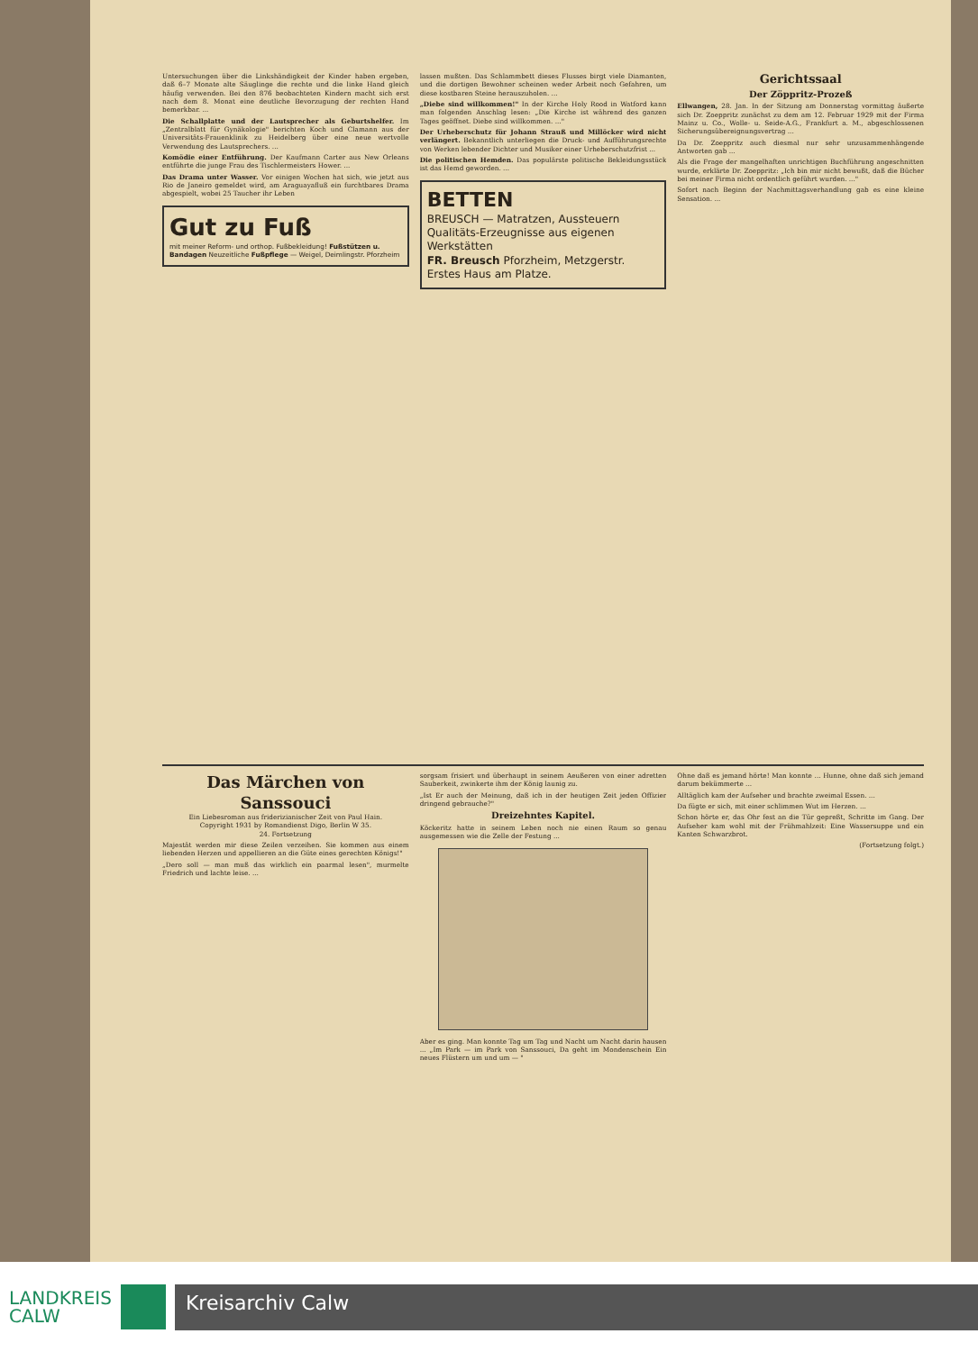Untersuchungen über die Linkshändigkeit der Kinder haben ergeben, daß 6–7 Monate alte Säuglinge die rechte und die linke Hand gleich häufig verwenden. Bei den 876 beobachteten Kindern macht sich erst nach dem 8. Monat eine deutliche Bevorzugung der rechten Hand bemerkbar. ...
Die Schallplatte und der Lautsprecher als Geburtshelfer. Im „Zentralblatt für Gynäkologie" berichten Koch und Clamann aus der Universitäts-Frauenklinik zu Heidelberg über eine neue wertvolle Verwendung des Lautsprechers. ...
Komödie einer Entführung. Der Kaufmann Carter aus New Orleans entführte die junge Frau des Tischlermeisters Hower. ...
Das Drama unter Wasser. Vor einigen Wochen hat sich, wie jetzt aus Rio de Janeiro gemeldet wird, am Araguayafluß ein furchtbares Drama abgespielt, wobei 25 Taucher ihr Leben
Gut zu Fuß
mit meiner Reform- und orthop. Fußbekleidung! Fußstützen u. Bandagen Neuzeitliche Fußpflege — Weigel, Deimlingstr. Pforzheim
lassen mußten. Das Schlammbett dieses Flusses birgt viele Diamanten, und die dortigen Bewohner scheinen weder Arbeit noch Gefahren, um diese kostbaren Steine herauszuholen. ...
„Diebe sind willkommen!" In der Kirche Holy Rood in Watford kann man folgenden Anschlag lesen: „Die Kirche ist während des ganzen Tages geöffnet. Diebe sind willkommen. ..."
Der Urheberschutz für Johann Strauß und Millöcker wird nicht verlängert. Bekanntlich unterliegen die Druck- und Aufführungsrechte von Werken lebender Dichter und Musiker einer Urheberschutzfrist ...
Die politischen Hemden. Das populärste politische Bekleidungsstück ist das Hemd geworden. ...
BETTEN
BREUSCH — Matratzen, Aussteuern
Qualitäts-Erzeugnisse aus eigenen Werkstätten
FR. Breusch Pforzheim, Metzgerstr.
Erstes Haus am Platze.
Gerichtssaal
Der Zöppritz-Prozeß
Ellwangen, 28. Jan. In der Sitzung am Donnerstag vormittag äußerte sich Dr. Zoeppritz zunächst zu dem am 12. Februar 1929 mit der Firma Mainz u. Co., Wolle- u. Seide-A.G., Frankfurt a. M., abgeschlossenen Sicherungsübereignungsvertrag ...
Da Dr. Zoeppritz auch diesmal nur sehr unzusammenhängende Antworten gab ...
Als die Frage der mangelhaften unrichtigen Buchführung angeschnitten wurde, erklärte Dr. Zoeppritz: „Ich bin mir nicht bewußt, daß die Bücher bei meiner Firma nicht ordentlich geführt wurden. ..."
Sofort nach Beginn der Nachmittagsverhandlung gab es eine kleine Sensation. ...
Das Märchen von Sanssouci
Ein Liebesroman aus friderizianischer Zeit von Paul Hain.
Copyright 1931 by Romandienst Digo, Berlin W 35.
24. Fortsetzung
Majestät werden mir diese Zeilen verzeihen. Sie kommen aus einem liebenden Herzen und appellieren an die Güte eines gerechten Königs!"
„Dero soll — man muß das wirklich ein paarmal lesen", murmelte Friedrich und lachte leise. ...
sorgsam frisiert und überhaupt in seinem Aeußeren von einer adretten Sauberkeit, zwinkerte ihm der König launig zu.
„Ist Er auch der Meinung, daß ich in der heutigen Zeit jeden Offizier dringend gebrauche?"
Dreizehntes Kapitel.
Köckeritz hatte in seinem Leben noch nie einen Raum so genau ausgemessen wie die Zelle der Festung ...
Aber es ging. Man konnte Tag um Tag und Nacht um Nacht darin hausen ... „Im Park — im Park von Sanssouci, Da geht im Mondenschein Ein neues Flüstern um und um — "
Ohne daß es jemand hörte! Man konnte ... Hunne, ohne daß sich jemand darum bekümmerte ...
Alltäglich kam der Aufseher und brachte zweimal Essen. ...
Da fügte er sich, mit einer schlimmen Wut im Herzen. ...
Schon hörte er, das Ohr fest an die Tür gepreßt, Schritte im Gang. Der Aufseher kam wohl mit der Frühmahlzeit: Eine Wassersuppe und ein Kanten Schwarzbrot.
(Fortsetzung folgt.)
LANDKREIS
CALW
Kreisarchiv Calw